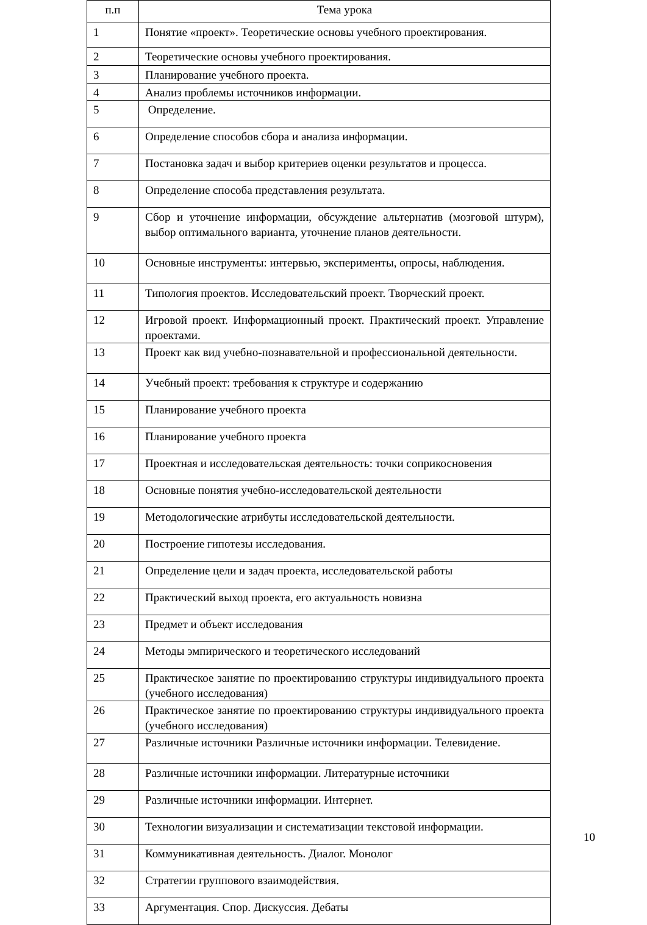| п.п | Тема урока |
| --- | --- |
| 1 | Понятие «проект». Теоретические основы учебного проектирования. |
| 2 | Теоретические основы учебного проектирования. |
| 3 | Планирование учебного проекта. |
| 4 | Анализ проблемы источников информации. |
| 5 | Определение. |
| 6 | Определение способов сбора и анализа информации. |
| 7 | Постановка задач и выбор критериев оценки результатов и процесса. |
| 8 | Определение способа представления результата. |
| 9 | Сбор и уточнение информации, обсуждение альтернатив (мозговой штурм), выбор оптимального варианта, уточнение планов деятельности. |
| 10 | Основные инструменты: интервью, эксперименты, опросы, наблюдения. |
| 11 | Типология проектов. Исследовательский проект. Творческий проект. |
| 12 | Игровой проект. Информационный проект. Практический проект. Управление проектами. |
| 13 | Проект как вид учебно-познавательной и профессиональной деятельности. |
| 14 | Учебный проект: требования к структуре и содержанию |
| 15 | Планирование учебного проекта |
| 16 | Планирование учебного проекта |
| 17 | Проектная и исследовательская деятельность: точки соприкосновения |
| 18 | Основные понятия учебно-исследовательской деятельности |
| 19 | Методологические атрибуты исследовательской деятельности. |
| 20 | Построение гипотезы исследования. |
| 21 | Определение цели и задач проекта, исследовательской работы |
| 22 | Практический выход проекта, его актуальность новизна |
| 23 | Предмет и объект исследования |
| 24 | Методы эмпирического и теоретического исследований |
| 25 | Практическое занятие по проектированию структуры индивидуального проекта (учебного исследования) |
| 26 | Практическое занятие по проектированию структуры индивидуального проекта (учебного исследования) |
| 27 | Различные источники Различные источники информации. Телевидение. |
| 28 | Различные источники информации. Литературные источники |
| 29 | Различные источники информации. Интернет. |
| 30 | Технологии визуализации и систематизации текстовой информации. |
| 31 | Коммуникативная деятельность. Диалог. Монолог |
| 32 | Стратегии группового взаимодействия. |
| 33 | Аргументация. Спор. Дискуссия. Дебаты |
10